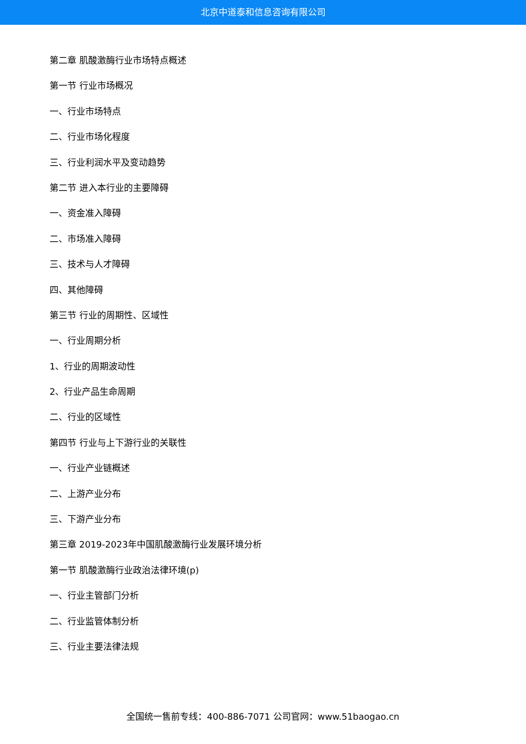北京中道泰和信息咨询有限公司
第二章 肌酸激酶行业市场特点概述
第一节 行业市场概况
一、行业市场特点
二、行业市场化程度
三、行业利润水平及变动趋势
第二节 进入本行业的主要障碍
一、资金准入障碍
二、市场准入障碍
三、技术与人才障碍
四、其他障碍
第三节 行业的周期性、区域性
一、行业周期分析
1、行业的周期波动性
2、行业产品生命周期
二、行业的区域性
第四节 行业与上下游行业的关联性
一、行业产业链概述
二、上游产业分布
三、下游产业分布
第三章 2019-2023年中国肌酸激酶行业发展环境分析
第一节 肌酸激酶行业政治法律环境(p)
一、行业主管部门分析
二、行业监管体制分析
三、行业主要法律法规
全国统一售前专线：400-886-7071 公司官网：www.51baogao.cn